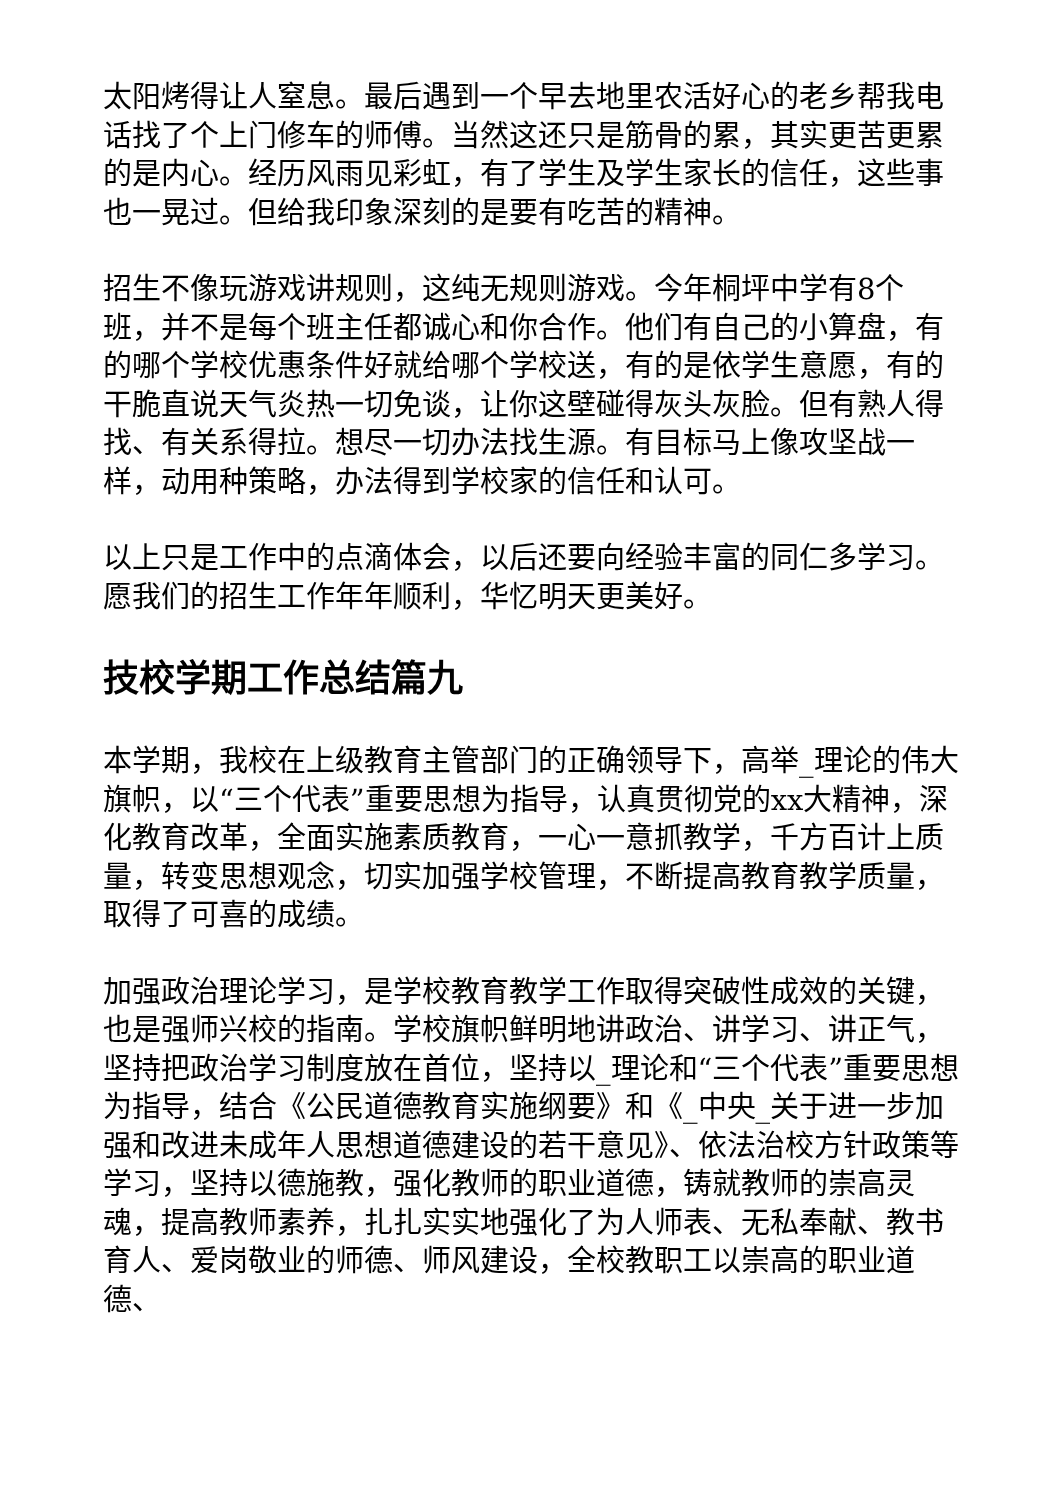太阳烤得让人窒息。最后遇到一个早去地里农活好心的老乡帮我电话找了个上门修车的师傅。当然这还只是筋骨的累，其实更苦更累的是内心。经历风雨见彩虹，有了学生及学生家长的信任，这些事也一晃过。但给我印象深刻的是要有吃苦的精神。
招生不像玩游戏讲规则，这纯无规则游戏。今年桐坪中学有8个班，并不是每个班主任都诚心和你合作。他们有自己的小算盘，有的哪个学校优惠条件好就给哪个学校送，有的是依学生意愿，有的干脆直说天气炎热一切免谈，让你这壁碰得灰头灰脸。但有熟人得找、有关系得拉。想尽一切办法找生源。有目标马上像攻坚战一样，动用种策略，办法得到学校家的信任和认可。
以上只是工作中的点滴体会，以后还要向经验丰富的同仁多学习。愿我们的招生工作年年顺利，华忆明天更美好。
技校学期工作总结篇九
本学期，我校在上级教育主管部门的正确领导下，高举_理论的伟大旗帜，以“三个代表”重要思想为指导，认真贯彻党的xx大精神，深化教育改革，全面实施素质教育，一心一意抓教学，千方百计上质量，转变思想观念，切实加强学校管理，不断提高教育教学质量，取得了可喜的成绩。
加强政治理论学习，是学校教育教学工作取得突破性成效的关键，也是强师兴校的指南。学校旗帜鲜明地讲政治、讲学习、讲正气，坚持把政治学习制度放在首位，坚持以_理论和“三个代表”重要思想为指导，结合《公民道德教育实施纲要》和《_中央_关于进一步加强和改进未成年人思想道德建设的若干意见》、依法治校方针政策等学习，坚持以德施教，强化教师的职业道德，铸就教师的崇高灵魂，提高教师素养，扎扎实实地强化了为人师表、无私奉献、教书育人、爱岗敬业的师德、师风建设，全校教职工以崇高的职业道德、